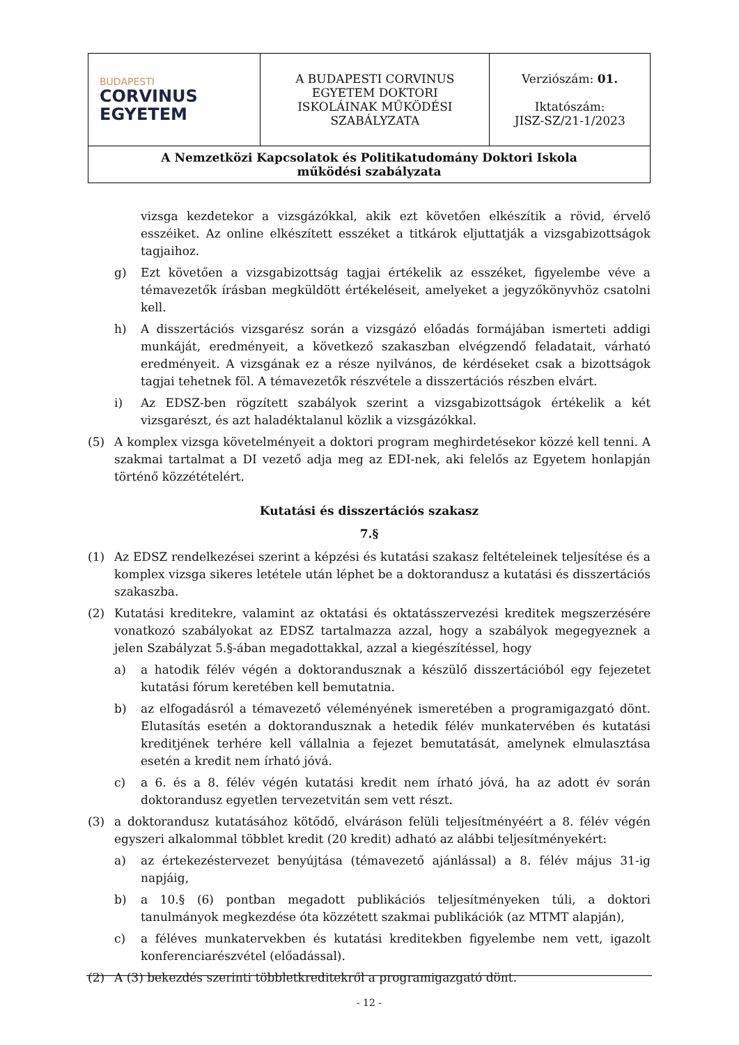| BUDAPESTI CORVINUS EGYETEM | A BUDAPESTI CORVINUS EGYETEM DOKTORI ISKOLÁINAK MŰKÖDÉSI SZABÁLYZATA | Verziószám: 01. Iktatószám: JISZ-SZ/21-1/2023 |
| A Nemzetközi Kapcsolatok és Politikatudomány Doktori Iskola működési szabályzata | | |
vizsga kezdetekor a vizsgázókkal, akik ezt követően elkészítik a rövid, érvelő esszéiket. Az online elkészített esszéket a titkárok eljuttatják a vizsgabizottságok tagjaihoz.
g) Ezt követően a vizsgabizottság tagjai értékelik az esszéket, figyelembe véve a témavezetők írásban megküldött értékeléseit, amelyeket a jegyzőkönyvhöz csatolni kell.
h) A disszertációs vizsgarész során a vizsgázó előadás formájában ismerteti addigi munkáját, eredményeit, a következő szakaszban elvégzendő feladatait, várható eredményeit. A vizsgának ez a része nyilvános, de kérdéseket csak a bizottságok tagjai tehetnek föl. A témavezetők részvétele a disszertációs részben elvárt.
i) Az EDSZ-ben rögzített szabályok szerint a vizsgabizottságok értékelik a két vizsgarészt, és azt haladéktalanul közlik a vizsgázókkal.
(5) A komplex vizsga követelményeit a doktori program meghirdetésekor közzé kell tenni. A szakmai tartalmat a DI vezető adja meg az EDI-nek, aki felelős az Egyetem honlapján történő közzétételért.
Kutatási és disszertációs szakasz
7.§
(1) Az EDSZ rendelkezései szerint a képzési és kutatási szakasz feltételeinek teljesítése és a komplex vizsga sikeres letétele után léphet be a doktorandusz a kutatási és disszertációs szakaszba.
(2) Kutatási kreditekre, valamint az oktatási és oktatásszervezési kreditek megszerzésére vonatkozó szabályokat az EDSZ tartalmazza azzal, hogy a szabályok megegyeznek a jelen Szabályzat 5.§-ában megadottakkal, azzal a kiegészítéssel, hogy
a) a hatodik félév végén a doktorandusznak a készülő disszertációból egy fejezetet kutatási fórum keretében kell bemutatnia.
b) az elfogadásról a témavezető véleményének ismeretében a programigazgató dönt. Elutasítás esetén a doktorandusznak a hetedik félév munkatervében és kutatási kreditjének terhére kell vállalnia a fejezet bemutatását, amelynek elmulasztása esetén a kredit nem írható jóvá.
c) a 6. és a 8. félév végén kutatási kredit nem írható jóvá, ha az adott év során doktorandusz egyetlen tervezetvitán sem vett részt.
(3) a doktorandusz kutatásához kötődő, elváráson felüli teljesítményéért a 8. félév végén egyszeri alkalommal többlet kredit (20 kredit) adható az alábbi teljesítményekért:
a) az értekezéstervezet benyújtása (témavezető ajánlással) a 8. félév május 31-ig napjáig,
b) a 10.§ (6) pontban megadott publikációs teljesítményeken túli, a doktori tanulmányok megkezdése óta közzétett szakmai publikációk (az MTMT alapján),
c) a féléves munkatervekben és kutatási kreditekben figyelembe nem vett, igazolt konferenciarészvétel (előadással).
(2) A (3) bekezdés szerinti többletkreditekről a programigazgató dönt.
- 12 -